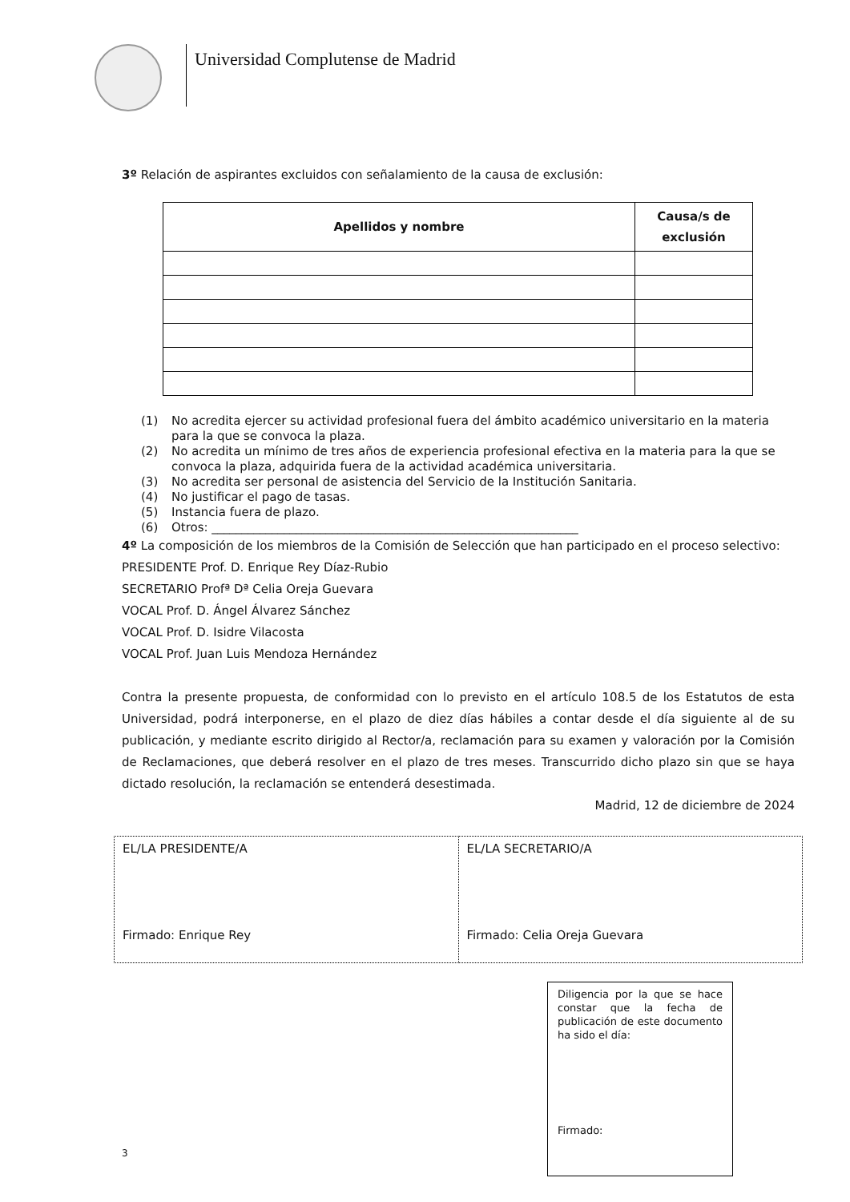Universidad Complutense de Madrid
3º Relación de aspirantes excluidos con señalamiento de la causa de exclusión:
| Apellidos y nombre | Causa/s de exclusión |
| --- | --- |
(1) No acredita ejercer su actividad profesional fuera del ámbito académico universitario en la materia para la que se convoca la plaza.
(2) No acredita un mínimo de tres años de experiencia profesional efectiva en la materia para la que se convoca la plaza, adquirida fuera de la actividad académica universitaria.
(3) No acredita ser personal de asistencia del Servicio de la Institución Sanitaria.
(4) No justificar el pago de tasas.
(5) Instancia fuera de plazo.
(6) Otros: _____________________________________________________________
4º La composición de los miembros de la Comisión de Selección que han participado en el proceso selectivo:
PRESIDENTE Prof. D. Enrique Rey Díaz-Rubio
SECRETARIO Profª Dª Celia Oreja Guevara
VOCAL Prof. D. Ángel Álvarez Sánchez
VOCAL Prof. D. Isidre Vilacosta
VOCAL Prof. Juan Luis Mendoza Hernández
Contra la presente propuesta, de conformidad con lo previsto en el artículo 108.5 de los Estatutos de esta Universidad, podrá interponerse, en el plazo de diez días hábiles a contar desde el día siguiente al de su publicación, y mediante escrito dirigido al Rector/a, reclamación para su examen y valoración por la Comisión de Reclamaciones, que deberá resolver en el plazo de tres meses. Transcurrido dicho plazo sin que se haya dictado resolución, la reclamación se entenderá desestimada.
Madrid, 12 de diciembre de 2024
| EL/LA PRESIDENTE/A Firmado: Enrique Rey | EL/LA SECRETARIO/A Firmado: Celia Oreja Guevara |
Diligencia por la que se hace constar que la fecha de publicación de este documento ha sido el día:
Firmado:
3